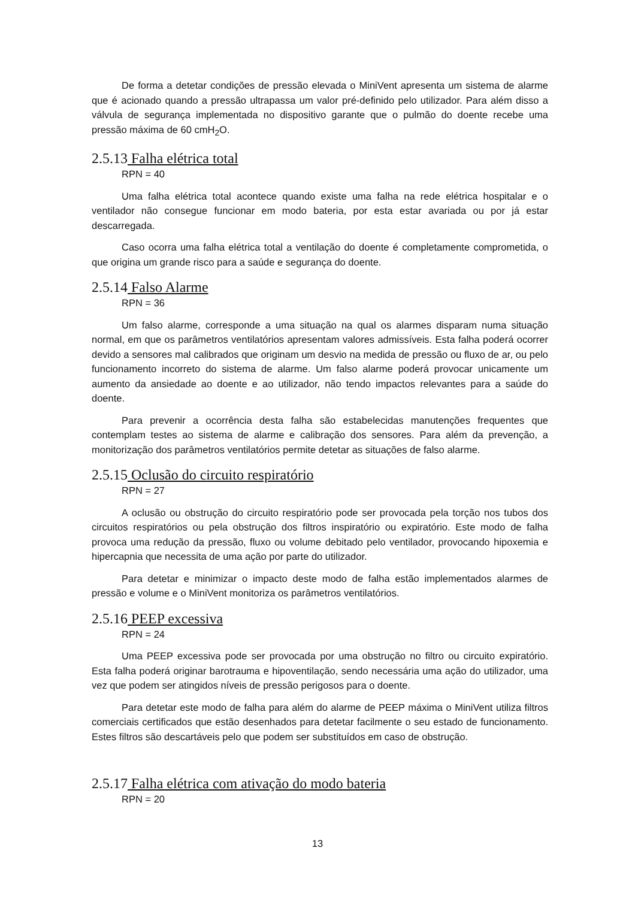De forma a detetar condições de pressão elevada o MiniVent apresenta um sistema de alarme que é acionado quando a pressão ultrapassa um valor pré-definido pelo utilizador. Para além disso a válvula de segurança implementada no dispositivo garante que o pulmão do doente recebe uma pressão máxima de 60 cmH<sub>2</sub>O.
2.5.13 Falha elétrica total
RPN = 40
Uma falha elétrica total acontece quando existe uma falha na rede elétrica hospitalar e o ventilador não consegue funcionar em modo bateria, por esta estar avariada ou por já estar descarregada.
Caso ocorra uma falha elétrica total a ventilação do doente é completamente comprometida, o que origina um grande risco para a saúde e segurança do doente.
2.5.14 Falso Alarme
RPN = 36
Um falso alarme, corresponde a uma situação na qual os alarmes disparam numa situação normal, em que os parâmetros ventilatórios apresentam valores admissíveis. Esta falha poderá ocorrer devido a sensores mal calibrados que originam um desvio na medida de pressão ou fluxo de ar, ou pelo funcionamento incorreto do sistema de alarme. Um falso alarme poderá provocar unicamente um aumento da ansiedade ao doente e ao utilizador, não tendo impactos relevantes para a saúde do doente.
Para prevenir a ocorrência desta falha são estabelecidas manutenções frequentes que contemplam testes ao sistema de alarme e calibração dos sensores. Para além da prevenção, a monitorização dos parâmetros ventilatórios permite detetar as situações de falso alarme.
2.5.15 Oclusão do circuito respiratório
RPN = 27
A oclusão ou obstrução do circuito respiratório pode ser provocada pela torção nos tubos dos circuitos respiratórios ou pela obstrução dos filtros inspiratório ou expiratório. Este modo de falha provoca uma redução da pressão, fluxo ou volume debitado pelo ventilador, provocando hipoxemia e hipercapnia que necessita de uma ação por parte do utilizador.
Para detetar e minimizar o impacto deste modo de falha estão implementados alarmes de pressão e volume e o MiniVent monitoriza os parâmetros ventilatórios.
2.5.16 PEEP excessiva
RPN = 24
Uma PEEP excessiva pode ser provocada por uma obstrução no filtro ou circuito expiratório. Esta falha poderá originar barotrauma e hipoventilação, sendo necessária uma ação do utilizador, uma vez que podem ser atingidos níveis de pressão perigosos para o doente.
Para detetar este modo de falha para além do alarme de PEEP máxima o MiniVent utiliza filtros comerciais certificados que estão desenhados para detetar facilmente o seu estado de funcionamento. Estes filtros são descartáveis pelo que podem ser substituídos em caso de obstrução.
2.5.17 Falha elétrica com ativação do modo bateria
RPN = 20
13